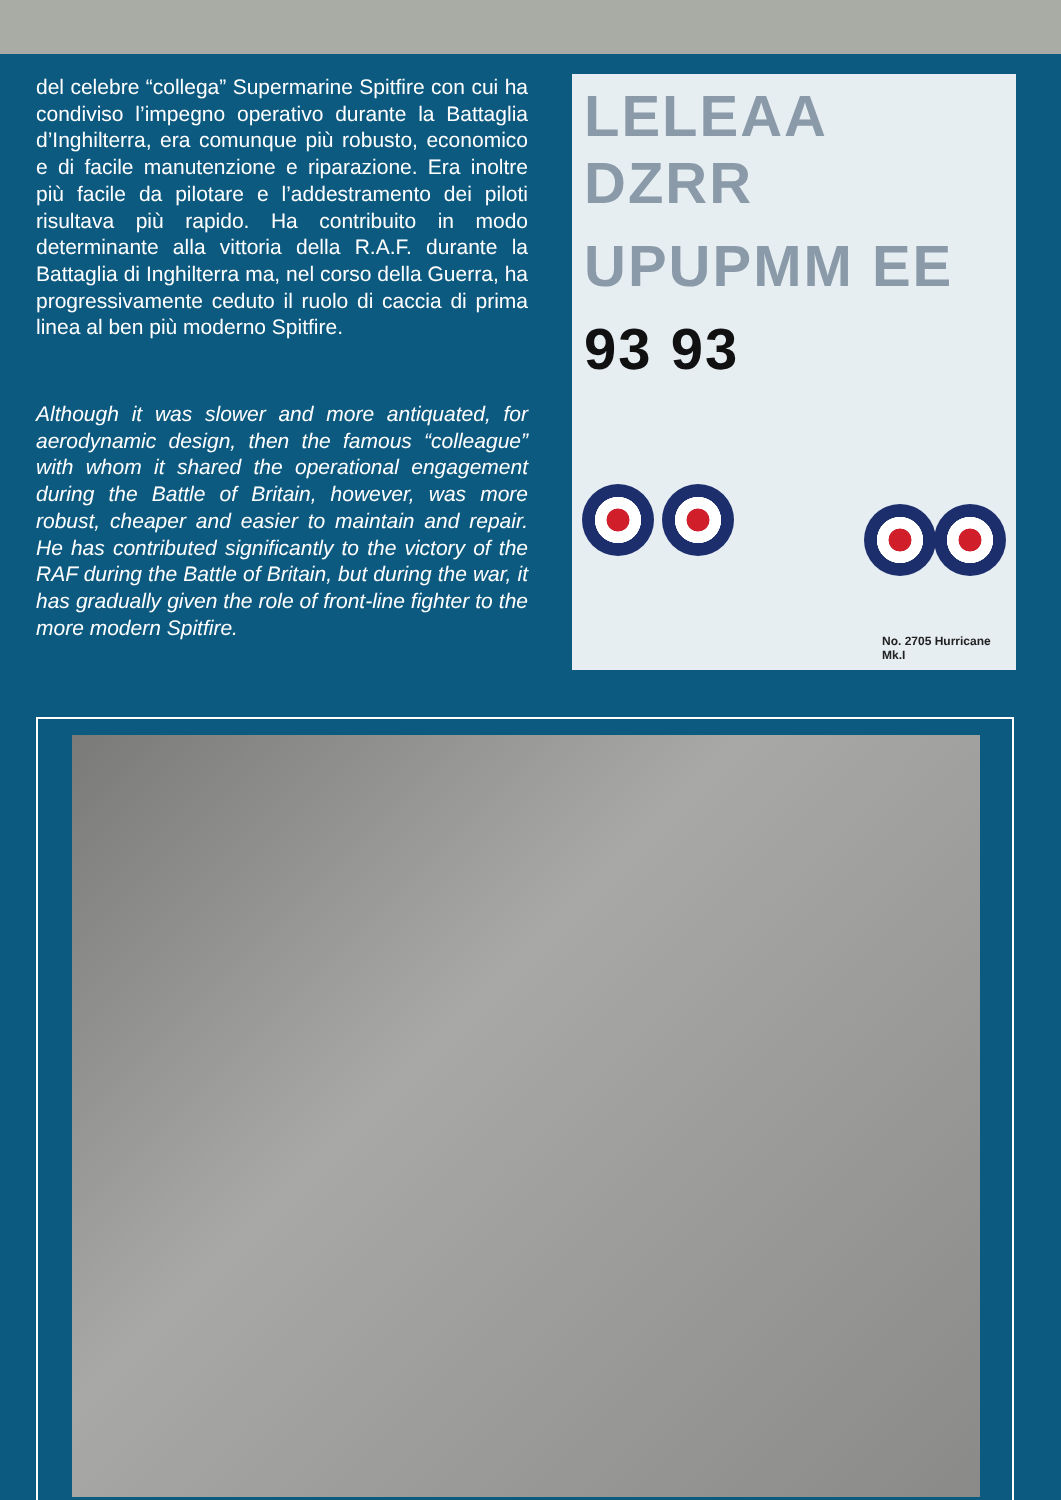del celebre “collega” Supermarine Spitfire con cui ha condiviso l’impegno operativo durante la Battaglia d’Inghilterra, era comunque più robusto, economico e di facile manutenzione e riparazione. Era inoltre più facile da pilotare e l’addestramento dei piloti risultava più rapido. Ha contribuito in modo determinante alla vittoria della R.A.F. durante la Battaglia di Inghilterra ma, nel corso della Guerra, ha progressivamente ceduto il ruolo di caccia di prima linea al ben più moderno Spitfire.
Although it was slower and more antiquated, for aerodynamic design, then the famous “colleague” with whom it shared the operational engagement during the Battle of Britain, however, was more robust, cheaper and easier to maintain and repair. He has contributed significantly to the victory of the RAF during the Battle of Britain, but during the war, it has gradually given the role of front-line fighter to the more modern Spitfire.
LELEAA DZRR
UPUPMM EE
93 93
No. 2705 Hurricane Mk.I